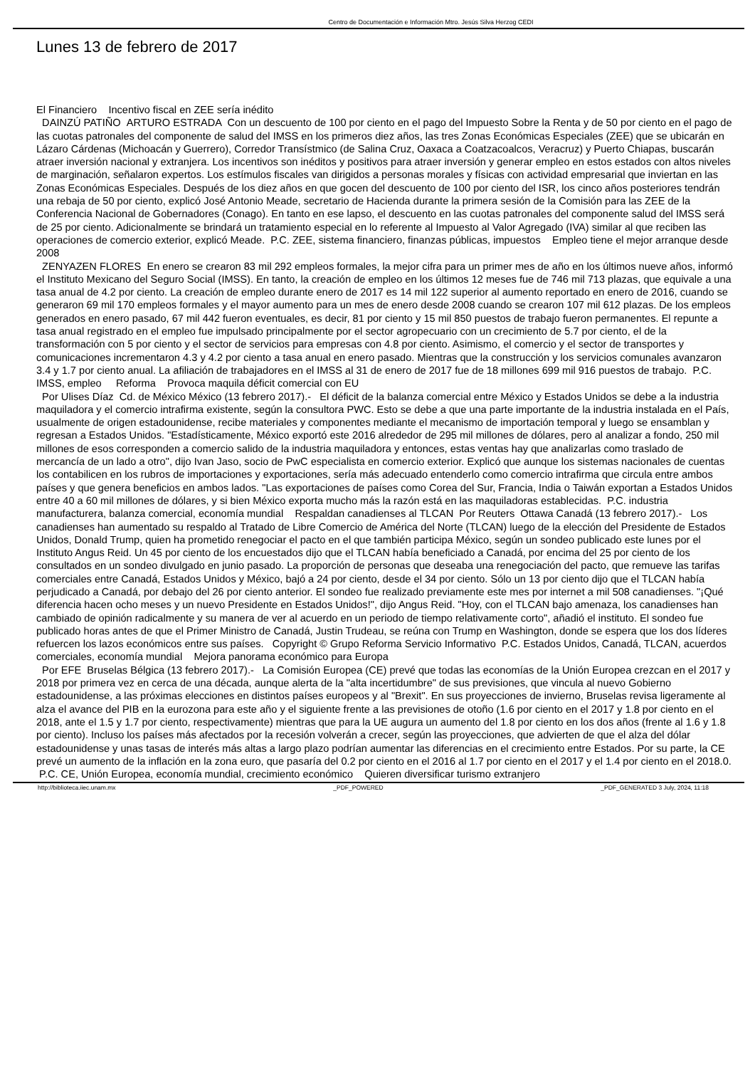Centro de Documentación e Información Mtro. Jesús Silva Herzog CEDI
Lunes 13 de febrero de 2017
El Financiero Incentivo fiscal en ZEE sería inédito
DAINZÚ PATIÑO ARTURO ESTRADA Con un descuento de 100 por ciento en el pago del Impuesto Sobre la Renta y de 50 por ciento en el pago de las cuotas patronales del componente de salud del IMSS en los primeros diez años, las tres Zonas Económicas Especiales (ZEE) que se ubicarán en Lázaro Cárdenas (Michoacán y Guerrero), Corredor Transístmico (de Salina Cruz, Oaxaca a Coatzacoalcos, Veracruz) y Puerto Chiapas, buscarán atraer inversión nacional y extranjera. Los incentivos son inéditos y positivos para atraer inversión y generar empleo en estos estados con altos niveles de marginación, señalaron expertos. Los estímulos fiscales van dirigidos a personas morales y físicas con actividad empresarial que inviertan en las Zonas Económicas Especiales. Después de los diez años en que gocen del descuento de 100 por ciento del ISR, los cinco años posteriores tendrán una rebaja de 50 por ciento, explicó José Antonio Meade, secretario de Hacienda durante la primera sesión de la Comisión para las ZEE de la Conferencia Nacional de Gobernadores (Conago). En tanto en ese lapso, el descuento en las cuotas patronales del componente salud del IMSS será de 25 por ciento. Adicionalmente se brindará un tratamiento especial en lo referente al Impuesto al Valor Agregado (IVA) similar al que reciben las operaciones de comercio exterior, explicó Meade. P.C. ZEE, sistema financiero, finanzas públicas, impuestos Empleo tiene el mejor arranque desde 2008
ZENYAZEN FLORES En enero se crearon 83 mil 292 empleos formales, la mejor cifra para un primer mes de año en los últimos nueve años, informó el Instituto Mexicano del Seguro Social (IMSS). En tanto, la creación de empleo en los últimos 12 meses fue de 746 mil 713 plazas, que equivale a una tasa anual de 4.2 por ciento. La creación de empleo durante enero de 2017 es 14 mil 122 superior al aumento reportado en enero de 2016, cuando se generaron 69 mil 170 empleos formales y el mayor aumento para un mes de enero desde 2008 cuando se crearon 107 mil 612 plazas. De los empleos generados en enero pasado, 67 mil 442 fueron eventuales, es decir, 81 por ciento y 15 mil 850 puestos de trabajo fueron permanentes. El repunte a tasa anual registrado en el empleo fue impulsado principalmente por el sector agropecuario con un crecimiento de 5.7 por ciento, el de la transformación con 5 por ciento y el sector de servicios para empresas con 4.8 por ciento. Asimismo, el comercio y el sector de transportes y comunicaciones incrementaron 4.3 y 4.2 por ciento a tasa anual en enero pasado. Mientras que la construcción y los servicios comunales avanzaron 3.4 y 1.7 por ciento anual. La afiliación de trabajadores en el IMSS al 31 de enero de 2017 fue de 18 millones 699 mil 916 puestos de trabajo. P.C. IMSS, empleo Reforma Provoca maquila déficit comercial con EU
Por Ulises Díaz Cd. de México México (13 febrero 2017).- El déficit de la balanza comercial entre México y Estados Unidos se debe a la industria maquiladora y el comercio intrafirma existente, según la consultora PWC. Esto se debe a que una parte importante de la industria instalada en el País, usualmente de origen estadounidense, recibe materiales y componentes mediante el mecanismo de importación temporal y luego se ensamblan y regresan a Estados Unidos. "Estadísticamente, México exportó este 2016 alrededor de 295 mil millones de dólares, pero al analizar a fondo, 250 mil millones de esos corresponden a comercio salido de la industria maquiladora y entonces, estas ventas hay que analizarlas como traslado de mercancía de un lado a otro", dijo Ivan Jaso, socio de PwC especialista en comercio exterior. Explicó que aunque los sistemas nacionales de cuentas los contabilicen en los rubros de importaciones y exportaciones, sería más adecuado entenderlo como comercio intrafirma que circula entre ambos países y que genera beneficios en ambos lados. "Las exportaciones de países como Corea del Sur, Francia, India o Taiwán exportan a Estados Unidos entre 40 a 60 mil millones de dólares, y si bien México exporta mucho más la razón está en las maquiladoras establecidas. P.C. industria manufacturera, balanza comercial, economía mundial Respaldan canadienses al TLCAN Por Reuters Ottawa Canadá (13 febrero 2017).- Los canadienses han aumentado su respaldo al Tratado de Libre Comercio de América del Norte (TLCAN) luego de la elección del Presidente de Estados Unidos, Donald Trump, quien ha prometido renegociar el pacto en el que también participa México, según un sondeo publicado este lunes por el Instituto Angus Reid. Un 45 por ciento de los encuestados dijo que el TLCAN había beneficiado a Canadá, por encima del 25 por ciento de los consultados en un sondeo divulgado en junio pasado. La proporción de personas que deseaba una renegociación del pacto, que remueve las tarifas comerciales entre Canadá, Estados Unidos y México, bajó a 24 por ciento, desde el 34 por ciento. Sólo un 13 por ciento dijo que el TLCAN había perjudicado a Canadá, por debajo del 26 por ciento anterior. El sondeo fue realizado previamente este mes por internet a mil 508 canadienses. "¡Qué diferencia hacen ocho meses y un nuevo Presidente en Estados Unidos!", dijo Angus Reid. "Hoy, con el TLCAN bajo amenaza, los canadienses han cambiado de opinión radicalmente y su manera de ver al acuerdo en un periodo de tiempo relativamente corto", añadió el instituto. El sondeo fue publicado horas antes de que el Primer Ministro de Canadá, Justin Trudeau, se reúna con Trump en Washington, donde se espera que los dos líderes refuercen los lazos económicos entre sus países. Copyright © Grupo Reforma Servicio Informativo P.C. Estados Unidos, Canadá, TLCAN, acuerdos comerciales, economía mundial Mejora panorama económico para Europa
Por EFE Bruselas Bélgica (13 febrero 2017).- La Comisión Europea (CE) prevé que todas las economías de la Unión Europea crezcan en el 2017 y 2018 por primera vez en cerca de una década, aunque alerta de la "alta incertidumbre" de sus previsiones, que vincula al nuevo Gobierno estadounidense, a las próximas elecciones en distintos países europeos y al "Brexit". En sus proyecciones de invierno, Bruselas revisa ligeramente al alza el avance del PIB en la eurozona para este año y el siguiente frente a las previsiones de otoño (1.6 por ciento en el 2017 y 1.8 por ciento en el 2018, ante el 1.5 y 1.7 por ciento, respectivamente) mientras que para la UE augura un aumento del 1.8 por ciento en los dos años (frente al 1.6 y 1.8 por ciento). Incluso los países más afectados por la recesión volverán a crecer, según las proyecciones, que advierten de que el alza del dólar estadounidense y unas tasas de interés más altas a largo plazo podrían aumentar las diferencias en el crecimiento entre Estados. Por su parte, la CE prevé un aumento de la inflación en la zona euro, que pasaría del 0.2 por ciento en el 2016 al 1.7 por ciento en el 2017 y el 1.4 por ciento en el 2018.0. P.C. CE, Unión Europea, economía mundial, crecimiento económico Quieren diversificar turismo extranjero
http://biblioteca.iiec.unam.mx _PDF_POWERED _PDF_GENERATED 3 July, 2024, 11:18